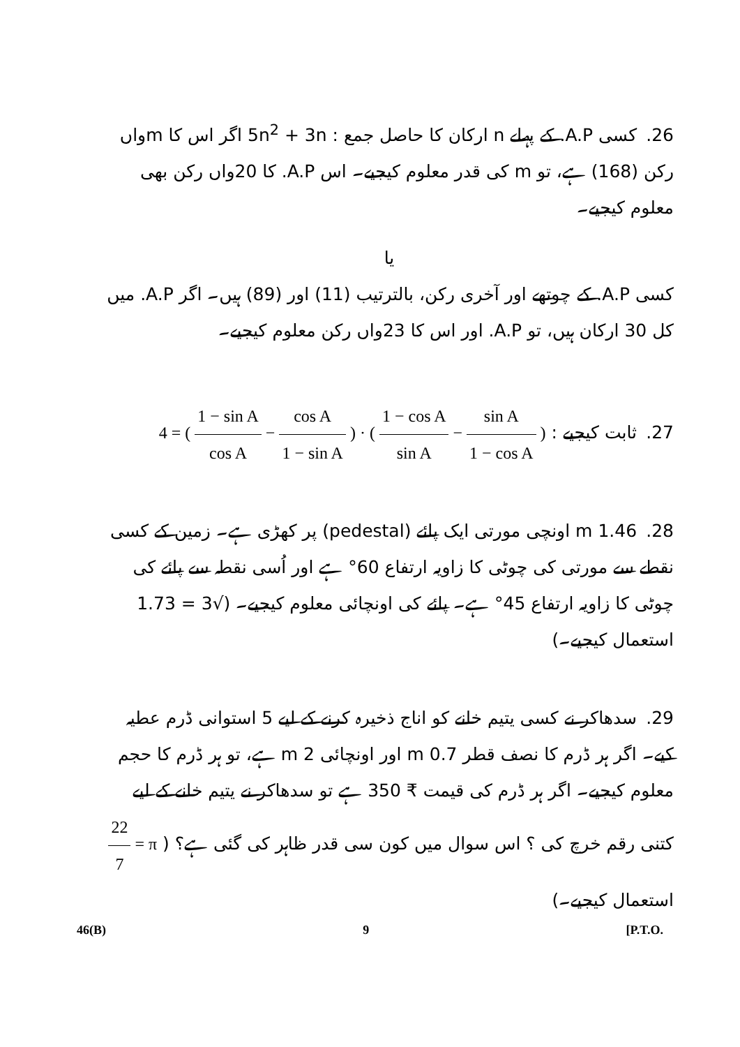26. کسی A.P. کے پہلے n ارکان کا حاصل جمع : 5n<sup>2</sup> + 3n اگر اس کا mواں رکن (168) ہے، تو m کی قدر معلوم کیجیے۔ اس A.P. کا 20واں رکن بھی معلوم کیجیے۔
یا
کسی A.P. کے چوتھے اور آخری رکن، بالترتیب (11) اور (89) ہیں۔ اگر A.P. میں کل 30 ارکان ہیں، تو A.P. اور اس کا 23واں رکن معلوم کیجیے۔
27. ثابت کیجیے : ( sin A 1 − cos A − 1 − cos A sin A ) · ( cos A 1 − sin A − 1 − sin A cos A ) = 4
28. 1.46 m اونچی مورتی ایک پائے (pedestal) پر کھڑی ہے۔ زمین کے کسی نقطے سے مورتی کی چوٹی کا زاویہ ارتفاع 60° ہے اور اُسی نقطہ سے پائے کی چوٹی کا زاویہ ارتفاع 45° ہے۔ پائے کی اونچائی معلوم کیجیے۔ (√3 = 1.73 استعمال کیجیے۔)
29. سدھاکر نے کسی یتیم خانے کو اناج ذخیرہ کرنے کے لیے 5 استوانی ڈرم عطیہ کیے۔ اگر ہر ڈرم کا نصف قطر 0.7 m اور اونچائی 2 m ہے، تو ہر ڈرم کا حجم معلوم کیجیے۔ اگر ہر ڈرم کی قیمت ₹ 350 ہے تو سدھاکر نے یتیم خانے کے لیے کتنی رقم خرچ کی ؟ اس سوال میں کون سی قدر ظاہر کی گئی ہے؟ ( π = 22 7 استعمال کیجیے۔)
46(B) 9 [P.T.O.